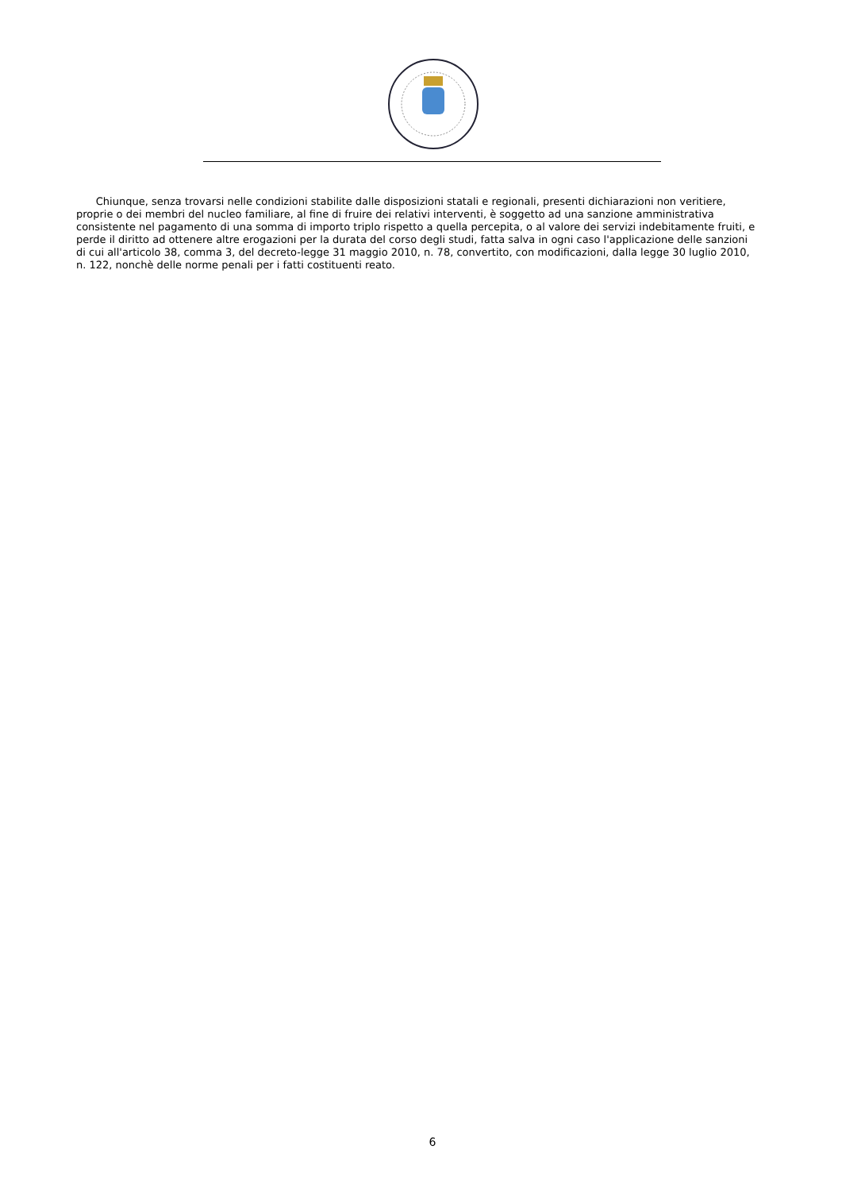Chiunque, senza trovarsi nelle condizioni stabilite dalle disposizioni statali e regionali, presenti dichiarazioni non veritiere, proprie o dei membri del nucleo familiare, al fine di fruire dei relativi interventi, è soggetto ad una sanzione amministrativa consistente nel pagamento di una somma di importo triplo rispetto a quella percepita, o al valore dei servizi indebitamente fruiti, e perde il diritto ad ottenere altre erogazioni per la durata del corso degli studi, fatta salva in ogni caso l'applicazione delle sanzioni di cui all'articolo 38, comma 3, del decreto-legge 31 maggio 2010, n. 78, convertito, con modificazioni, dalla legge 30 luglio 2010, n. 122, nonchè delle norme penali per i fatti costituenti reato.
6